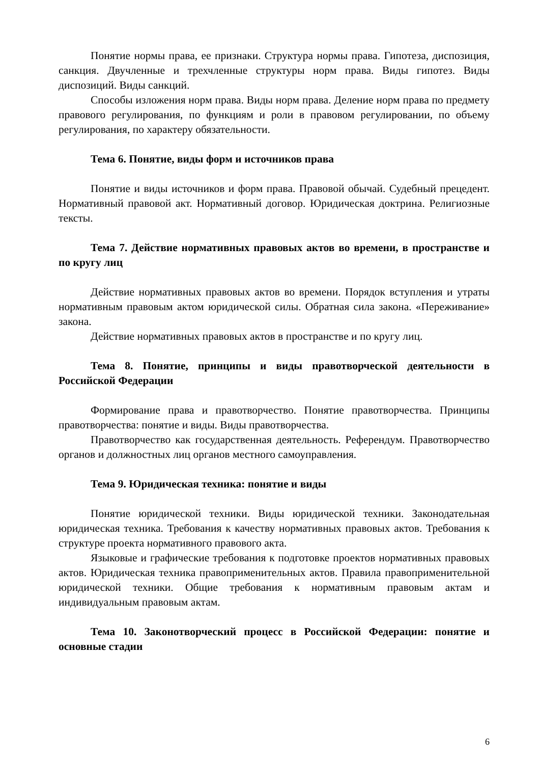Понятие нормы права, ее признаки. Структура нормы права. Гипотеза, диспозиция, санкция. Двучленные и трехчленные структуры норм права. Виды гипотез. Виды диспозиций. Виды санкций.
Способы изложения норм права. Виды норм права. Деление норм права по предмету правового регулирования, по функциям и роли в правовом регулировании, по объему регулирования, по характеру обязательности.
Тема 6. Понятие, виды форм и источников права
Понятие и виды источников и форм права. Правовой обычай. Судебный прецедент. Нормативный правовой акт. Нормативный договор. Юридическая доктрина. Религиозные тексты.
Тема 7. Действие нормативных правовых актов во времени, в пространстве и по кругу лиц
Действие нормативных правовых актов во времени. Порядок вступления и утраты нормативным правовым актом юридической силы. Обратная сила закона. «Переживание» закона.
Действие нормативных правовых актов в пространстве и по кругу лиц.
Тема 8. Понятие, принципы и виды правотворческой деятельности в Российской Федерации
Формирование права и правотворчество. Понятие правотворчества. Принципы правотворчества: понятие и виды. Виды правотворчества.
Правотворчество как государственная деятельность. Референдум. Правотворчество органов и должностных лиц органов местного самоуправления.
Тема 9. Юридическая техника: понятие и виды
Понятие юридической техники. Виды юридической техники. Законодательная юридическая техника. Требования к качеству нормативных правовых актов. Требования к структуре проекта нормативного правового акта.
Языковые и графические требования к подготовке проектов нормативных правовых актов. Юридическая техника правоприменительных актов. Правила правоприменительной юридической техники. Общие требования к нормативным правовым актам и индивидуальным правовым актам.
Тема 10. Законотворческий процесс в Российской Федерации: понятие и основные стадии
6